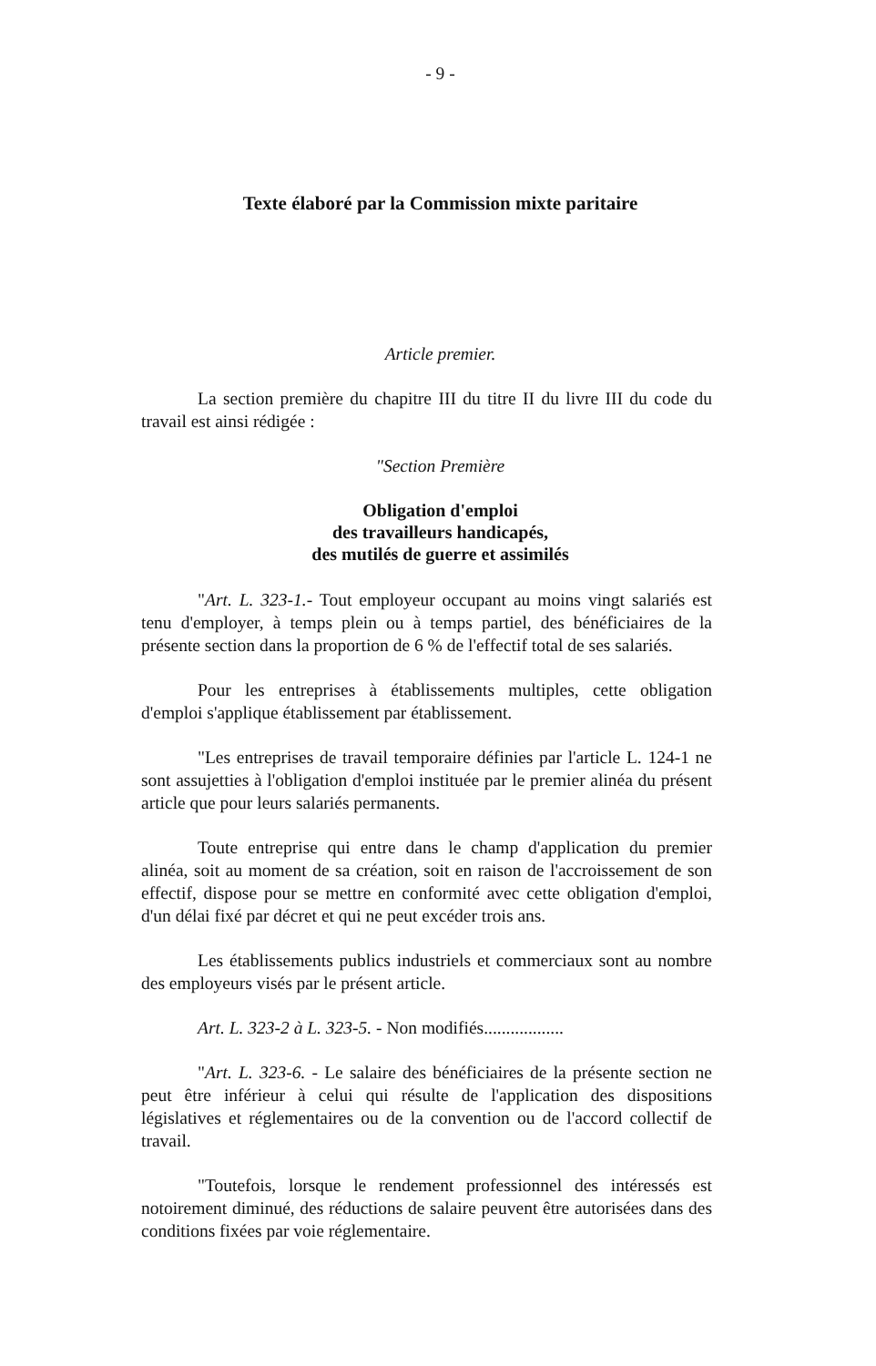- 9 -
Texte élaboré par la Commission mixte paritaire
Article premier.
La section première du chapitre III du titre II du livre III du code du travail est ainsi rédigée :
"Section Première
Obligation d'emploi
des travailleurs handicapés,
des mutilés de guerre et assimilés
"Art. L. 323-1.- Tout employeur occupant au moins vingt salariés est tenu d'employer, à temps plein ou à temps partiel, des bénéficiaires de la présente section dans la proportion de 6 % de l'effectif total de ses salariés.
Pour les entreprises à établissements multiples, cette obligation d'emploi s'applique établissement par établissement.
"Les entreprises de travail temporaire définies par l'article L. 124-1 ne sont assujetties à l'obligation d'emploi instituée par le premier alinéa du présent article que pour leurs salariés permanents.
Toute entreprise qui entre dans le champ d'application du premier alinéa, soit au moment de sa création, soit en raison de l'accroissement de son effectif, dispose pour se mettre en conformité avec cette obligation d'emploi, d'un délai fixé par décret et qui ne peut excéder trois ans.
Les établissements publics industriels et commerciaux sont au nombre des employeurs visés par le présent article.
Art. L. 323-2 à L. 323-5. - Non modifiés..................
"Art. L. 323-6. - Le salaire des bénéficiaires de la présente section ne peut être inférieur à celui qui résulte de l'application des dispositions législatives et réglementaires ou de la convention ou de l'accord collectif de travail.
"Toutefois, lorsque le rendement professionnel des intéressés est notoirement diminué, des réductions de salaire peuvent être autorisées dans des conditions fixées par voie réglementaire.